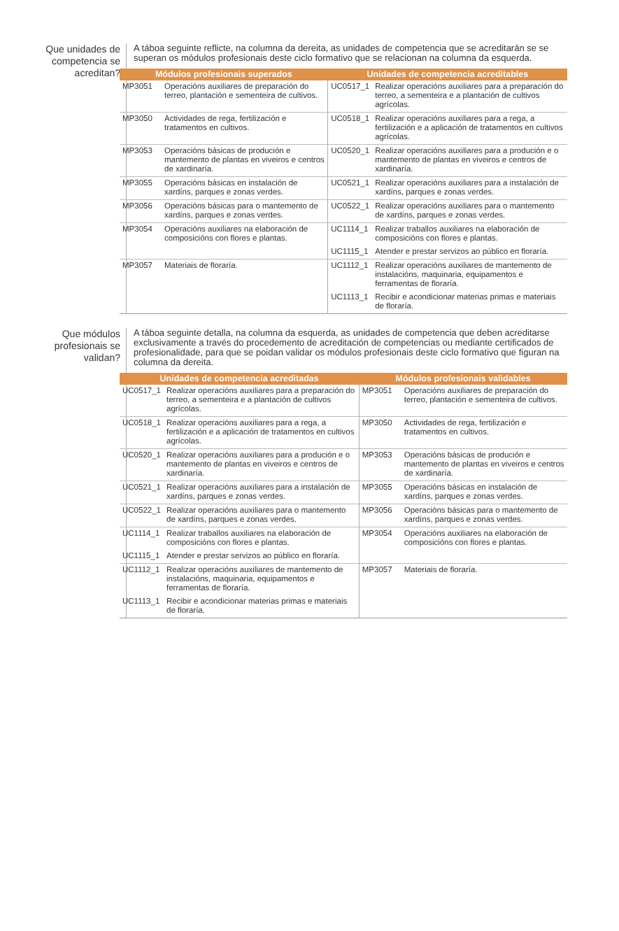Que unidades de competencia se acreditan?
A táboa seguinte reflicte, na columna da dereita, as unidades de competencia que se acreditarán se se superan os módulos profesionais deste ciclo formativo que se relacionan na columna da esquerda.
| Módulos profesionais superados | | Unidades de competencia acreditables | |
| --- | --- | --- | --- |
| MP3051 | Operacións auxiliares de preparación do terreo, plantación e sementeira de cultivos. | UC0517_1 | Realizar operacións auxiliares para a preparación do terreo, a sementeira e a plantación de cultivos agrícolas. |
| MP3050 | Actividades de rega, fertilización e tratamentos en cultivos. | UC0518_1 | Realizar operacións auxiliares para a rega, a fertilización e a aplicación de tratamentos en cultivos agrícolas. |
| MP3053 | Operacións básicas de produción e mantemento de plantas en viveiros e centros de xardinaría. | UC0520_1 | Realizar operacións auxiliares para a produción e o mantemento de plantas en viveiros e centros de xardinaría. |
| MP3055 | Operacións básicas en instalación de xardíns, parques e zonas verdes. | UC0521_1 | Realizar operacións auxiliares para a instalación de xardíns, parques e zonas verdes. |
| MP3056 | Operacións básicas para o mantemento de xardíns, parques e zonas verdes. | UC0522_1 | Realizar operacións auxiliares para o mantemento de xardíns, parques e zonas verdes. |
| MP3054 | Operacións auxiliares na elaboración de composicións con flores e plantas. | UC1114_1 | Realizar traballos auxiliares na elaboración de composicións con flores e plantas. |
| | | UC1115_1 | Atender e prestar servizos ao público en floraría. |
| MP3057 | Materiais de floraría. | UC1112_1 | Realizar operacións auxiliares de mantemento de instalacións, maquinaria, equipamentos e ferramentas de floraría. |
| | | UC1113_1 | Recibir e acondicionar materias primas e materiais de floraría. |
Que módulos profesionais se validan?
A táboa seguinte detalla, na columna da esquerda, as unidades de competencia que deben acreditarse exclusivamente a través do procedemento de acreditación de competencias ou mediante certificados de profesionalidade, para que se poidan validar os módulos profesionais deste ciclo formativo que figuran na columna da dereita.
| Unidades de competencia acreditadas | | Módulos profesionais validables | |
| --- | --- | --- | --- |
| UC0517_1 | Realizar operacións auxiliares para a preparación do terreo, a sementeira e a plantación de cultivos agrícolas. | MP3051 | Operacións auxiliares de preparación do terreo, plantación e sementeira de cultivos. |
| UC0518_1 | Realizar operacións auxiliares para a rega, a fertilización e a aplicación de tratamentos en cultivos agrícolas. | MP3050 | Actividades de rega, fertilización e tratamentos en cultivos. |
| UC0520_1 | Realizar operacións auxiliares para a produción e o mantemento de plantas en viveiros e centros de xardinaría. | MP3053 | Operacións básicas de produción e mantemento de plantas en viveiros e centros de xardinaría. |
| UC0521_1 | Realizar operacións auxiliares para a instalación de xardíns, parques e zonas verdes. | MP3055 | Operacións básicas en instalación de xardíns, parques e zonas verdes. |
| UC0522_1 | Realizar operacións auxiliares para o mantemento de xardíns, parques e zonas verdes. | MP3056 | Operacións básicas para o mantemento de xardíns, parques e zonas verdes. |
| UC1114_1 | Realizar traballos auxiliares na elaboración de composicións con flores e plantas. | MP3054 | Operacións auxiliares na elaboración de composicións con flores e plantas. |
| UC1115_1 | Atender e prestar servizos ao público en floraría. | | |
| UC1112_1 | Realizar operacións auxiliares de mantemento de instalacións, maquinaria, equipamentos e ferramentas de floraría. | MP3057 | Materiais de floraría. |
| UC1113_1 | Recibir e acondicionar materias primas e materiais de floraría. | | |